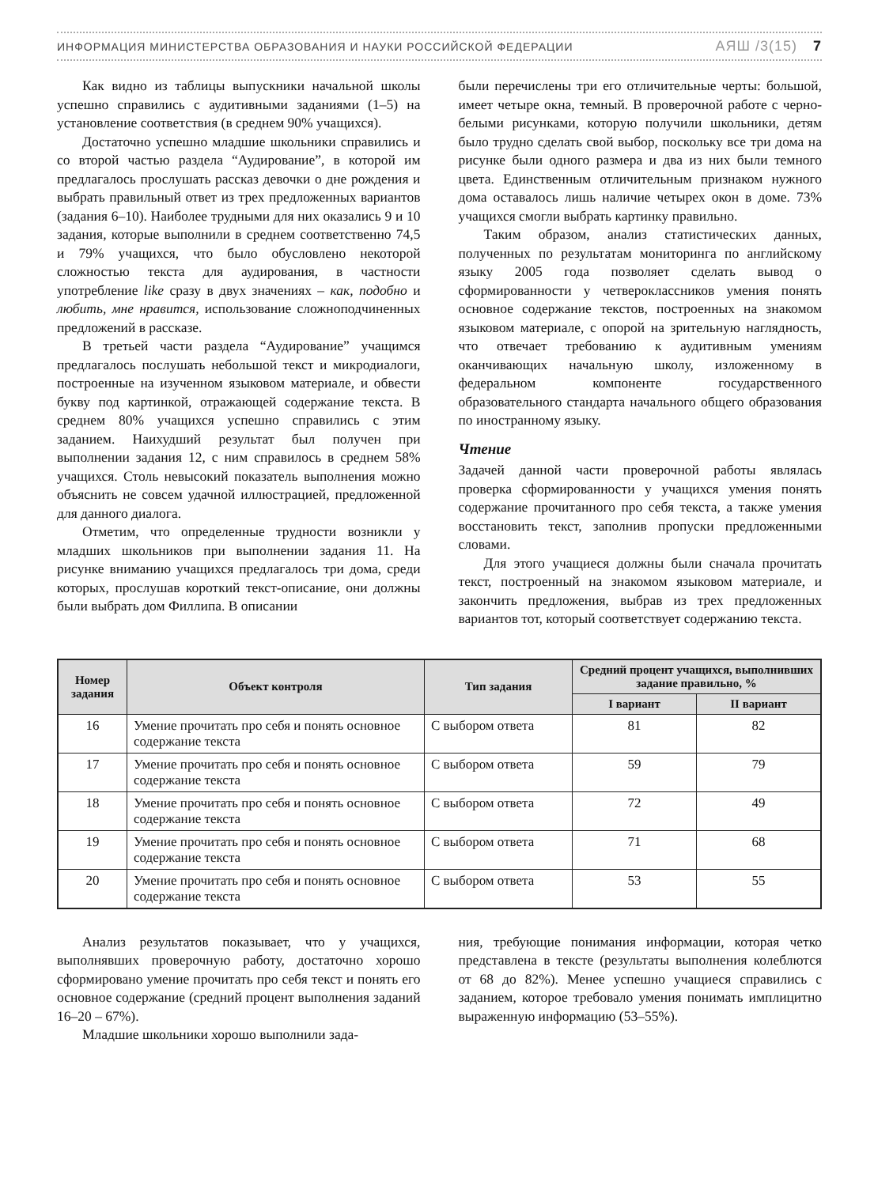ИНФОРМАЦИЯ МИНИСТЕРСТВА ОБРАЗОВАНИЯ И НАУКИ РОССИЙСКОЙ ФЕДЕРАЦИИ АЯШ /3(15) 7
Как видно из таблицы выпускники начальной школы успешно справились с аудитивными заданиями (1–5) на установление соответствия (в среднем 90% учащихся).
Достаточно успешно младшие школьники справились и со второй частью раздела “Аудирование”, в которой им предлагалось прослушать рассказ девочки о дне рождения и выбрать правильный ответ из трех предложенных вариантов (задания 6–10). Наиболее трудными для них оказались 9 и 10 задания, которые выполнили в среднем соответственно 74,5 и 79% учащихся, что было обусловлено некоторой сложностью текста для аудирования, в частности употребление like сразу в двух значениях – как, подобно и любить, мне нравится, использование сложноподчиненных предложений в рассказе.
В третьей части раздела “Аудирование” учащимся предлагалось послушать небольшой текст и микродиалоги, построенные на изученном языковом материале, и обвести букву под картинкой, отражающей содержание текста. В среднем 80% учащихся успешно справились с этим заданием. Наихудший результат был получен при выполнении задания 12, с ним справилось в среднем 58% учащихся. Столь невысокий показатель выполнения можно объяснить не совсем удачной иллюстрацией, предложенной для данного диалога.
Отметим, что определенные трудности возникли у младших школьников при выполнении задания 11. На рисунке вниманию учащихся предлагалось три дома, среди которых, прослушав короткий текст-описание, они должны были выбрать дом Филлипа. В описании
были перечислены три его отличительные черты: большой, имеет четыре окна, темный. В проверочной работе с черно-белыми рисунками, которую получили школьники, детям было трудно сделать свой выбор, поскольку все три дома на рисунке были одного размера и два из них были темного цвета. Единственным отличительным признаком нужного дома оставалось лишь наличие четырех окон в доме. 73% учащихся смогли выбрать картинку правильно.
Таким образом, анализ статистических данных, полученных по результатам мониторинга по английскому языку 2005 года позволяет сделать вывод о сформированности у четвероклассников умения понять основное содержание текстов, построенных на знакомом языковом материале, с опорой на зрительную наглядность, что отвечает требованию к аудитивным умениям оканчивающих начальную школу, изложенному в федеральном компоненте государственного образовательного стандарта начального общего образования по иностранному языку.
Чтение
Задачей данной части проверочной работы являлась проверка сформированности у учащихся умения понять содержание прочитанного про себя текста, а также умения восстановить текст, заполнив пропуски предложенными словами.
Для этого учащиеся должны были сначала прочитать текст, построенный на знакомом языковом материале, и закончить предложения, выбрав из трех предложенных вариантов тот, который соответствует содержанию текста.
| Номер задания | Объект контроля | Тип задания | Средний процент учащихся, выполнивших задание правильно, % | |
| --- | --- | --- | --- | --- |
| | | | I вариант | II вариант |
| 16 | Умение прочитать про себя и понять основное содержание текста | С выбором ответа | 81 | 82 |
| 17 | Умение прочитать про себя и понять основное содержание текста | С выбором ответа | 59 | 79 |
| 18 | Умение прочитать про себя и понять основное содержание текста | С выбором ответа | 72 | 49 |
| 19 | Умение прочитать про себя и понять основное содержание текста | С выбором ответа | 71 | 68 |
| 20 | Умение прочитать про себя и понять основное содержание текста | С выбором ответа | 53 | 55 |
Анализ результатов показывает, что у учащихся, выполнявших проверочную работу, достаточно хорошо сформировано умение прочитать про себя текст и понять его основное содержание (средний процент выполнения заданий 16–20 – 67%).
Младшие школьники хорошо выполнили зада-
ния, требующие понимания информации, которая четко представлена в тексте (результаты выполнения колеблются от 68 до 82%). Менее успешно учащиеся справились с заданием, которое требовало умения понимать имплицитно выраженную информацию (53–55%).